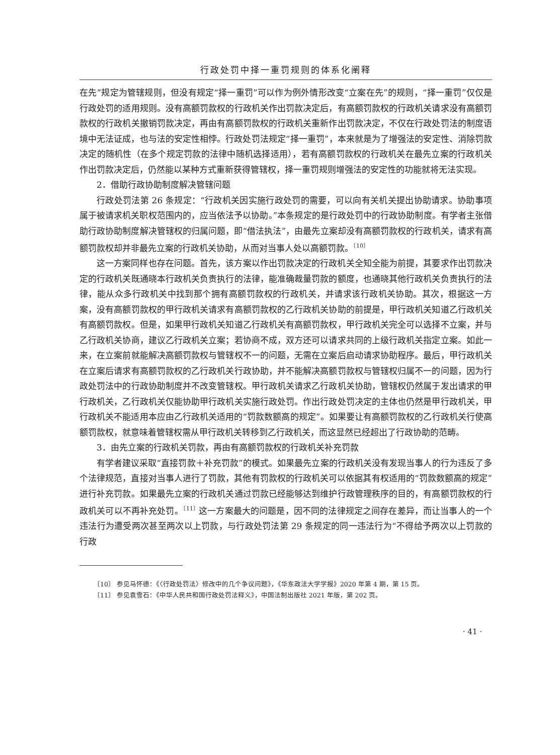行政处罚中择一重罚规则的体系化阐释
在先”规定为管辖规则，但没有规定“择一重罚”可以作为例外情形改变“立案在先”的规则，“择一重罚”仅仅是行政处罚的适用规则。没有高额罚款权的行政机关作出罚款决定后，有高额罚款权的行政机关请求没有高额罚款权的行政机关撤销罚款决定，再由有高额罚款权的行政机关重新作出罚款决定，不仅在行政处罚法的制度语境中无法证成，也与法的安定性相悖。行政处罚法规定“择一重罚”，本来就是为了增强法的安定性、消除罚款决定的随机性（在多个规定罚款的法律中随机选择适用），若有高额罚款权的行政机关在最先立案的行政机关作出罚款决定后，仍然能以某种方式重新获得管辖权，择一重罚规则增强法的安定性的功能就将无法实现。
2．借助行政协助制度解决管辖问题
行政处罚法第 26 条规定：“行政机关因实施行政处罚的需要，可以向有关机关提出协助请求。协助事项属于被请求机关职权范围内的，应当依法予以协助。”本条规定的是行政处罚中的行政协助制度。有学者主张借助行政协助制度解决管辖权的归属问题，即“借法执法”，由最先立案却没有高额罚款权的行政机关，请求有高额罚款权却并非最先立案的行政机关协助，从而对当事人处以高额罚款。<sup>〔10〕</sup>
这一方案同样也存在问题。首先，该方案以作出罚款决定的行政机关全知全能为前提，其要求作出罚款决定的行政机关既通晓本行政机关负责执行的法律，能准确裁量罚款的额度，也通晓其他行政机关负责执行的法律，能从众多行政机关中找到那个拥有高额罚款权的行政机关，并请求该行政机关协助。其次，根据这一方案，没有高额罚款权的甲行政机关请求有高额罚款权的乙行政机关协助的前提是，甲行政机关知道乙行政机关有高额罚款权。但是，如果甲行政机关知道乙行政机关有高额罚款权，甲行政机关完全可以选择不立案，并与乙行政机关协商，建议乙行政机关立案；若协商不成，双方还可以请求共同的上级行政机关指定立案。如此一来，在立案前就能解决高额罚款权与管辖权不一的问题，无需在立案后启动请求协助程序。最后，甲行政机关在立案后请求有高额罚款权的乙行政机关行政协助，并不能解决高额罚款权与管辖权归属不一的问题，因为行政处罚法中的行政协助制度并不改变管辖权。甲行政机关请求乙行政机关协助，管辖权仍然属于发出请求的甲行政机关，乙行政机关仅能协助甲行政机关实施行政处罚。作出行政处罚决定的主体也仍然是甲行政机关，甲行政机关不能适用本应由乙行政机关适用的“罚款数额高的规定”。如果要让有高额罚款权的乙行政机关行使高额罚款权，就意味着管辖权需从甲行政机关转移到乙行政机关，而这显然已经超出了行政协助的范畴。
3．由先立案的行政机关罚款，再由有高额罚款权的行政机关补充罚款
有学者建议采取“直接罚款＋补充罚款”的模式。如果最先立案的行政机关没有发现当事人的行为违反了多个法律规范，直接对当事人进行了罚款，其他有罚款权的行政机关可以依据其有权适用的“罚款数额高的规定”进行补充罚款。如果最先立案的行政机关通过罚款已经能够达到维护行政管理秩序的目的，有高额罚款权的行政机关可以不再补充处罚。<sup>〔11〕</sup>这一方案最大的问题是，因不同的法律规定之间存在差异，而让当事人的一个违法行为遭受两次甚至两次以上罚款，与行政处罚法第 29 条规定的同一违法行为“不得给予两次以上罚款的行政
〔10〕 参见马怀德：《〈行政处罚法〉修改中的几个争议问题》，《华东政法大学学报》2020 年第 4 期，第 15 页。
〔11〕 参见袁雪石：《中华人民共和国行政处罚法释义》，中国法制出版社 2021 年版，第 202 页。
· 41 ·